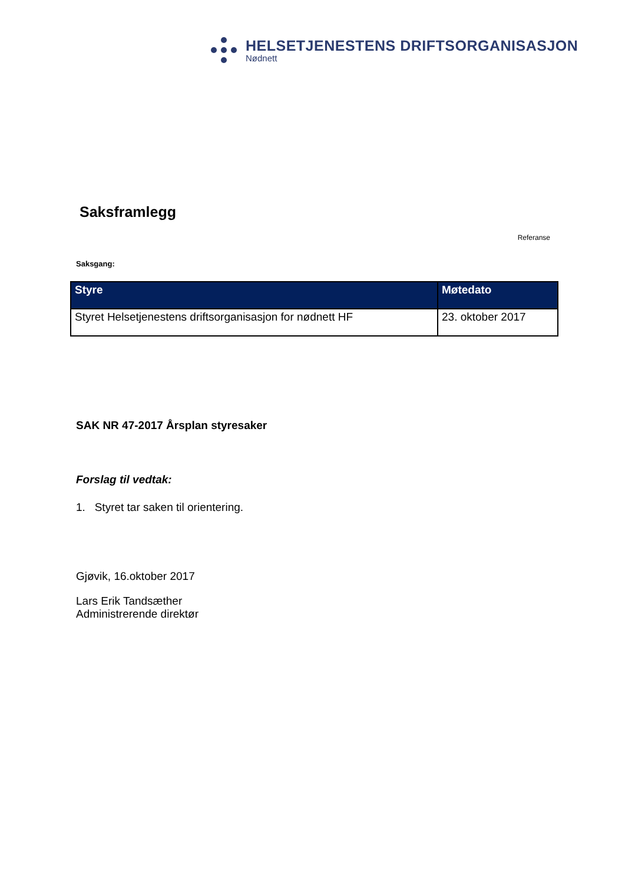HELSETJENESTENS DRIFTSORGANISASJON
Nødnett
Saksframlegg
Referanse
Saksgang:
| Styre | Møtedato |
| --- | --- |
| Styret Helsetjenestens driftsorganisasjon for nødnett HF | 23. oktober 2017 |
SAK NR 47-2017 Årsplan styresaker
Forslag til vedtak:
1. Styret tar saken til orientering.
Gjøvik, 16.oktober 2017
Lars Erik Tandsæther
Administrerende direktør